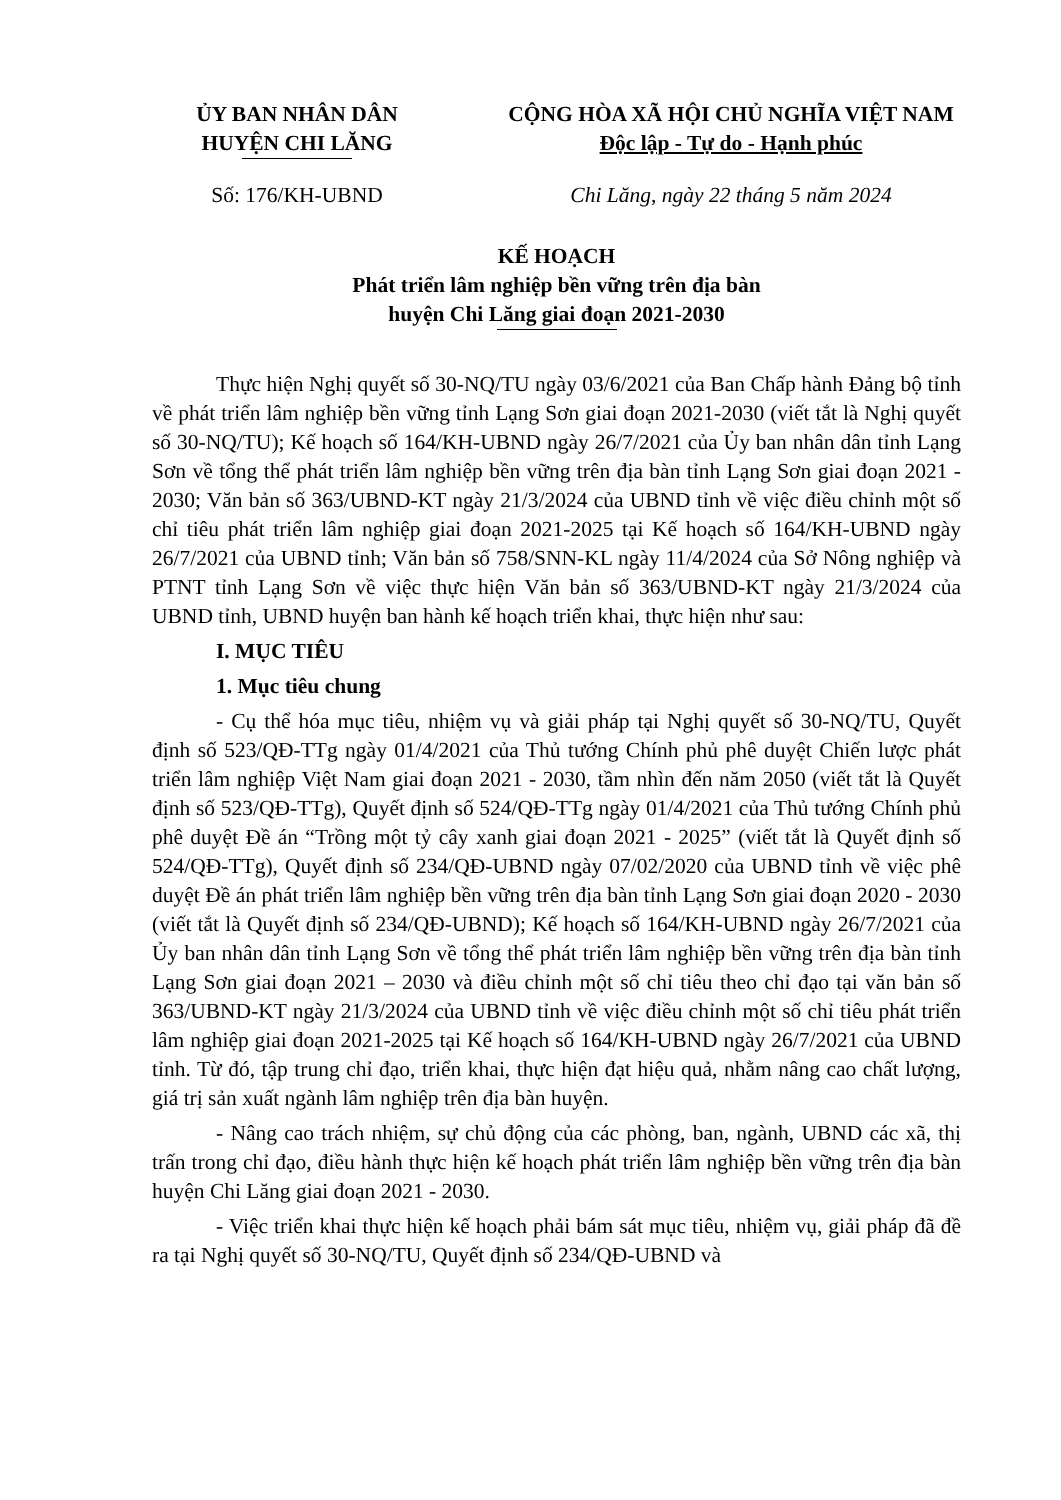ỦY BAN NHÂN DÂN
HUYỆN CHI LĂNG
CỘNG HÒA XÃ HỘI CHỦ NGHĨA VIỆT NAM
Độc lập - Tự do - Hạnh phúc
Số: 176/KH-UBND Chi Lăng, ngày 22 tháng 5 năm 2024
KẾ HOẠCH
Phát triển lâm nghiệp bền vững trên địa bàn
huyện Chi Lăng giai đoạn 2021-2030
Thực hiện Nghị quyết số 30-NQ/TU ngày 03/6/2021 của Ban Chấp hành Đảng bộ tỉnh về phát triển lâm nghiệp bền vững tỉnh Lạng Sơn giai đoạn 2021-2030 (viết tắt là Nghị quyết số 30-NQ/TU); Kế hoạch số 164/KH-UBND ngày 26/7/2021 của Ủy ban nhân dân tỉnh Lạng Sơn về tổng thể phát triển lâm nghiệp bền vững trên địa bàn tỉnh Lạng Sơn giai đoạn 2021 - 2030; Văn bản số 363/UBND-KT ngày 21/3/2024 của UBND tỉnh về việc điều chỉnh một số chỉ tiêu phát triển lâm nghiệp giai đoạn 2021-2025 tại Kế hoạch số 164/KH-UBND ngày 26/7/2021 của UBND tỉnh; Văn bản số 758/SNN-KL ngày 11/4/2024 của Sở Nông nghiệp và PTNT tỉnh Lạng Sơn về việc thực hiện Văn bản số 363/UBND-KT ngày 21/3/2024 của UBND tỉnh, UBND huyện ban hành kế hoạch triển khai, thực hiện như sau:
I. MỤC TIÊU
1. Mục tiêu chung
- Cụ thể hóa mục tiêu, nhiệm vụ và giải pháp tại Nghị quyết số 30-NQ/TU, Quyết định số 523/QĐ-TTg ngày 01/4/2021 của Thủ tướng Chính phủ phê duyệt Chiến lược phát triển lâm nghiệp Việt Nam giai đoạn 2021 - 2030, tầm nhìn đến năm 2050 (viết tắt là Quyết định số 523/QĐ-TTg), Quyết định số 524/QĐ-TTg ngày 01/4/2021 của Thủ tướng Chính phủ phê duyệt Đề án “Trồng một tỷ cây xanh giai đoạn 2021 - 2025” (viết tắt là Quyết định số 524/QĐ-TTg), Quyết định số 234/QĐ-UBND ngày 07/02/2020 của UBND tỉnh về việc phê duyệt Đề án phát triển lâm nghiệp bền vững trên địa bàn tỉnh Lạng Sơn giai đoạn 2020 - 2030 (viết tắt là Quyết định số 234/QĐ-UBND); Kế hoạch số 164/KH-UBND ngày 26/7/2021 của Ủy ban nhân dân tỉnh Lạng Sơn về tổng thể phát triển lâm nghiệp bền vững trên địa bàn tỉnh Lạng Sơn giai đoạn 2021 – 2030 và điều chỉnh một số chỉ tiêu theo chỉ đạo tại văn bản số 363/UBND-KT ngày 21/3/2024 của UBND tỉnh về việc điều chỉnh một số chỉ tiêu phát triển lâm nghiệp giai đoạn 2021-2025 tại Kế hoạch số 164/KH-UBND ngày 26/7/2021 của UBND tỉnh. Từ đó, tập trung chỉ đạo, triển khai, thực hiện đạt hiệu quả, nhằm nâng cao chất lượng, giá trị sản xuất ngành lâm nghiệp trên địa bàn huyện.
- Nâng cao trách nhiệm, sự chủ động của các phòng, ban, ngành, UBND các xã, thị trấn trong chỉ đạo, điều hành thực hiện kế hoạch phát triển lâm nghiệp bền vững trên địa bàn huyện Chi Lăng giai đoạn 2021 - 2030.
- Việc triển khai thực hiện kế hoạch phải bám sát mục tiêu, nhiệm vụ, giải pháp đã đề ra tại Nghị quyết số 30-NQ/TU, Quyết định số 234/QĐ-UBND và